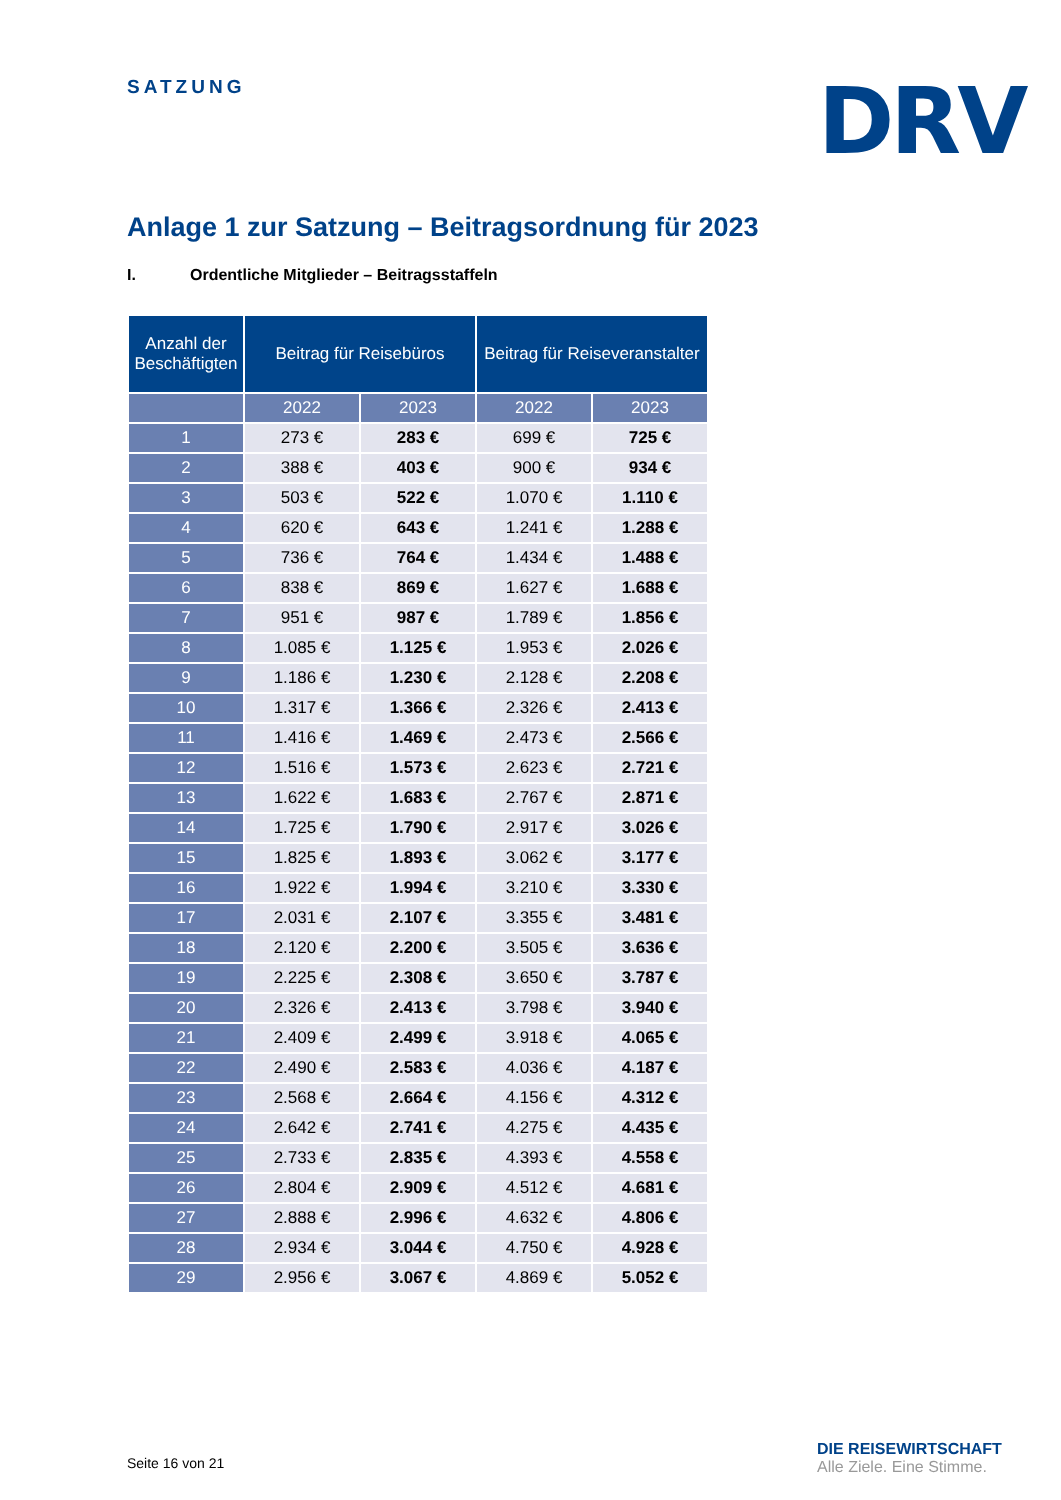SATZUNG DRV
Anlage 1 zur Satzung – Beitragsordnung für 2023
I. Ordentliche Mitglieder – Beitragsstaffeln
| Anzahl der Beschäftigten | Beitrag für Reisebüros | | Beitrag für Reiseveranstalter | |
| --- | --- | --- | --- | --- |
| | 2022 | 2023 | 2022 | 2023 |
| 1 | 273 € | 283 € | 699 € | 725 € |
| 2 | 388 € | 403 € | 900 € | 934 € |
| 3 | 503 € | 522 € | 1.070 € | 1.110 € |
| 4 | 620 € | 643 € | 1.241 € | 1.288 € |
| 5 | 736 € | 764 € | 1.434 € | 1.488 € |
| 6 | 838 € | 869 € | 1.627 € | 1.688 € |
| 7 | 951 € | 987 € | 1.789 € | 1.856 € |
| 8 | 1.085 € | 1.125 € | 1.953 € | 2.026 € |
| 9 | 1.186 € | 1.230 € | 2.128 € | 2.208 € |
| 10 | 1.317 € | 1.366 € | 2.326 € | 2.413 € |
| 11 | 1.416 € | 1.469 € | 2.473 € | 2.566 € |
| 12 | 1.516 € | 1.573 € | 2.623 € | 2.721 € |
| 13 | 1.622 € | 1.683 € | 2.767 € | 2.871 € |
| 14 | 1.725 € | 1.790 € | 2.917 € | 3.026 € |
| 15 | 1.825 € | 1.893 € | 3.062 € | 3.177 € |
| 16 | 1.922 € | 1.994 € | 3.210 € | 3.330 € |
| 17 | 2.031 € | 2.107 € | 3.355 € | 3.481 € |
| 18 | 2.120 € | 2.200 € | 3.505 € | 3.636 € |
| 19 | 2.225 € | 2.308 € | 3.650 € | 3.787 € |
| 20 | 2.326 € | 2.413 € | 3.798 € | 3.940 € |
| 21 | 2.409 € | 2.499 € | 3.918 € | 4.065 € |
| 22 | 2.490 € | 2.583 € | 4.036 € | 4.187 € |
| 23 | 2.568 € | 2.664 € | 4.156 € | 4.312 € |
| 24 | 2.642 € | 2.741 € | 4.275 € | 4.435 € |
| 25 | 2.733 € | 2.835 € | 4.393 € | 4.558 € |
| 26 | 2.804 € | 2.909 € | 4.512 € | 4.681 € |
| 27 | 2.888 € | 2.996 € | 4.632 € | 4.806 € |
| 28 | 2.934 € | 3.044 € | 4.750 € | 4.928 € |
| 29 | 2.956 € | 3.067 € | 4.869 € | 5.052 € |
Seite 16 von 21
DIE REISEWIRTSCHAFT
Alle Ziele. Eine Stimme.